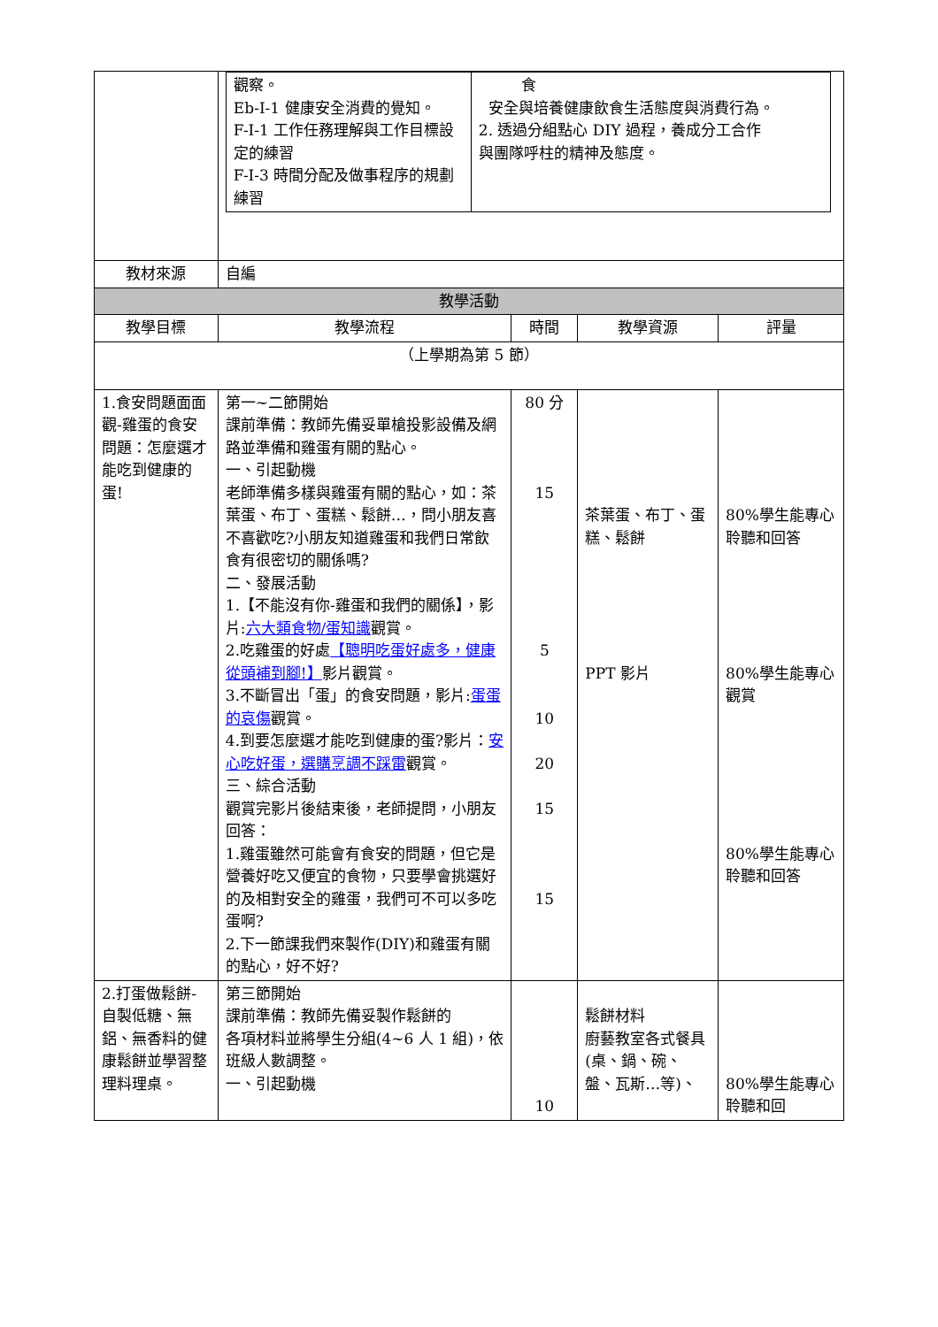| | / 觀察。 Eb-Ⅰ-1 健康安全消費的覺知。 F-I-1 工作任務理解與工作目標設定的練習 F-I-3 時間分配及做事程序的規劃練習 / 食 安全與培養健康飲食生活態度與消費行為。 2. 透過分組點心 DIY 過程，養成分工合作 與團隊呼柱的精神及態度。 / | | | |
| 教材來源 | 自編 | | | |
| 教學活動 | | | | |
| 教學目標 | 教學流程 | 時間 | 教學資源 | 評量 |
| （上學期為第 5 節） | | | | |
| 1.食安問題面面觀-雞蛋的食安問題：怎麼選才能吃到健康的蛋! | 第一~二節開始 課前準備：教師先備妥單槍投影設備及網路並準備和雞蛋有關的點心。 一、引起動機 老師準備多樣與雞蛋有關的點心，如：茶葉蛋、布丁、蛋糕、鬆餅…，問小朋友喜不喜歡吃?小朋友知道雞蛋和我們日常飲食有很密切的關係嗎? 二、發展活動 1.【不能沒有你-雞蛋和我們的關係】，影片: 六大類食物/蛋知識 觀賞。 2.吃雞蛋的好處 【聰明吃蛋好處多，健康從頭補到腳!】 影片觀賞。 3.不斷冒出「蛋」的食安問題，影片: 蛋蛋的哀傷 觀賞。 4.到要怎麼選才能吃到健康的蛋?影片： 安心吃好蛋，選購烹調不踩雷 觀賞。 三、綜合活動 觀賞完影片後結束後，老師提問，小朋友回答： 1.雞蛋雖然可能會有食安的問題，但它是營養好吃又便宜的食物，只要學會挑選好的及相對安全的雞蛋，我們可不可以多吃蛋啊? 2.下一節課我們來製作(DIY)和雞蛋有關的點心，好不好? | 80 分 15 5 10 20 15 15 | 茶葉蛋、布丁、蛋糕、鬆餅 PPT 影片 | 80%學生能專心聆聽和回答 80%學生能專心觀賞 80%學生能專心聆聽和回答 |
| 2.打蛋做鬆餅-自製低糖、無鋁、無香料的健康鬆餅並學習整理料理桌。 | 第三節開始 課前準備：教師先備妥製作鬆餅的 各項材料並將學生分組(4~6 人 1 組)，依班級人數調整。 一、引起動機 | 10 | 鬆餅材料 廚藝教室各式餐具(桌、鍋、碗、盤、瓦斯…等)、 | 80%學生能專心聆聽和回 |